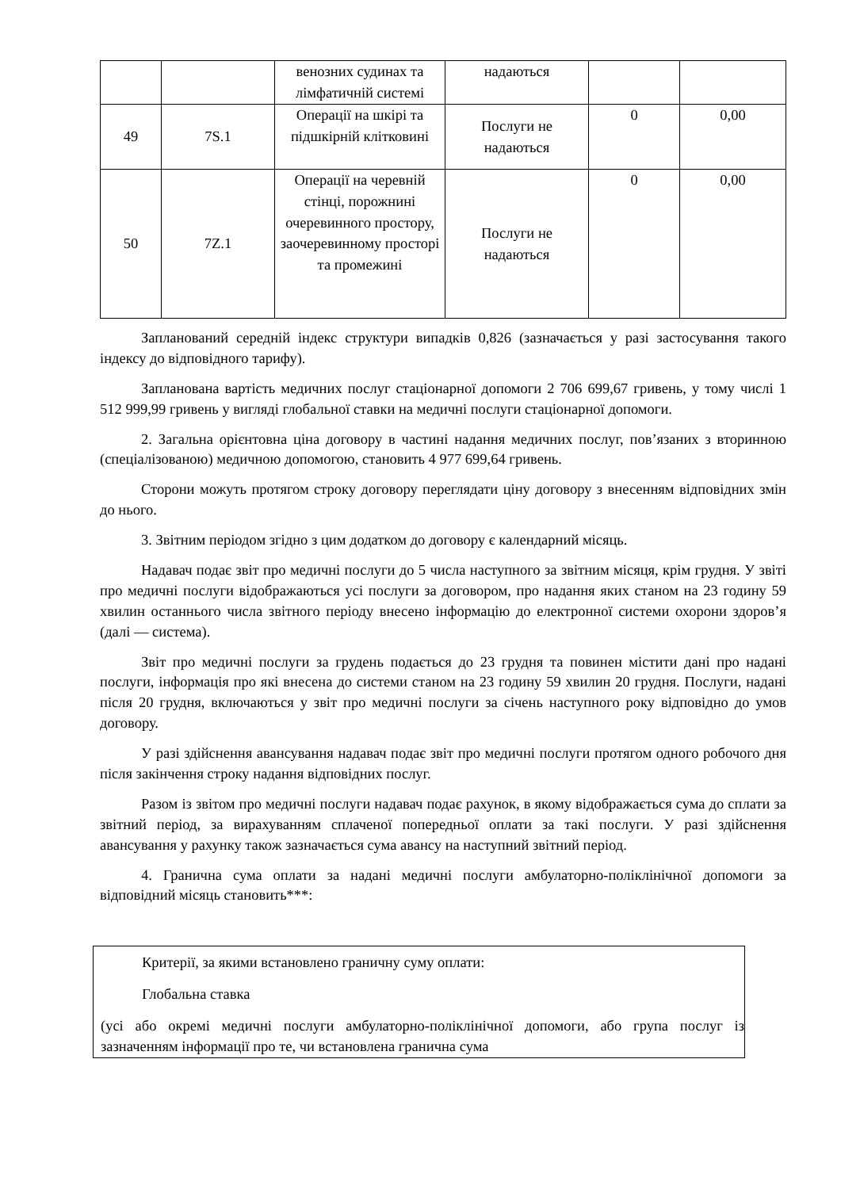| | | венозних судинах та лімфатичній системі | надаються | | |
| 49 | 7S.1 | Операції на шкірі та підшкірній клітковині | Послуги не надаються | 0 | 0,00 |
| 50 | 7Z.1 | Операції на черевній стінці, порожнині очеревинного простору, заочеревинному просторі та промежині | Послуги не надаються | 0 | 0,00 |
Запланований середній індекс структури випадків 0,826 (зазначається у разі застосування такого індексу до відповідного тарифу).
Запланована вартість медичних послуг стаціонарної допомоги 2 706 699,67 гривень, у тому числі 1 512 999,99 гривень у вигляді глобальної ставки на медичні послуги стаціонарної допомоги.
2. Загальна орієнтовна ціна договору в частині надання медичних послуг, пов’язаних з вторинною (спеціалізованою) медичною допомогою, становить 4 977 699,64 гривень.
Сторони можуть протягом строку договору переглядати ціну договору з внесенням відповідних змін до нього.
3. Звітним періодом згідно з цим додатком до договору є календарний місяць.
Надавач подає звіт про медичні послуги до 5 числа наступного за звітним місяця, крім грудня. У звіті про медичні послуги відображаються усі послуги за договором, про надання яких станом на 23 годину 59 хвилин останнього числа звітного періоду внесено інформацію до електронної системи охорони здоров’я (далі — система).
Звіт про медичні послуги за грудень подається до 23 грудня та повинен містити дані про надані послуги, інформація про які внесена до системи станом на 23 годину 59 хвилин 20 грудня. Послуги, надані після 20 грудня, включаються у звіт про медичні послуги за січень наступного року відповідно до умов договору.
У разі здійснення авансування надавач подає звіт про медичні послуги протягом одного робочого дня після закінчення строку надання відповідних послуг.
Разом із звітом про медичні послуги надавач подає рахунок, в якому відображається сума до сплати за звітний період, за вирахуванням сплаченої попередньої оплати за такі послуги. У разі здійснення авансування у рахунку також зазначається сума авансу на наступний звітний період.
4. Гранична сума оплати за надані медичні послуги амбулаторно-поліклінічної допомоги за відповідний місяць становить***:
Критерії, за якими встановлено граничну суму оплати:
Глобальна ставка
(усі або окремі медичні послуги амбулаторно-поліклінічної допомоги, або група послуг із зазначенням інформації про те, чи встановлена гранична сума